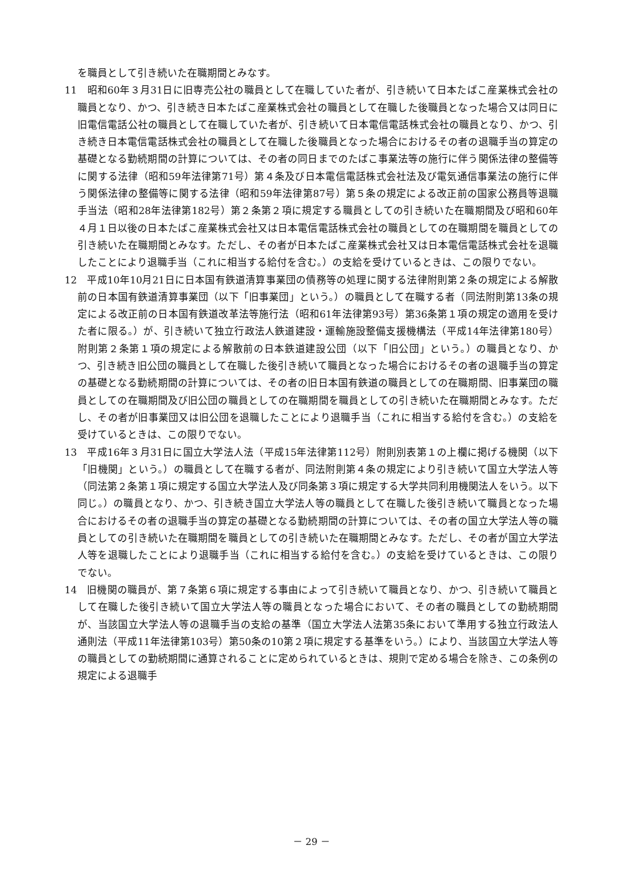を職員として引き続いた在職期間とみなす。
11　昭和60年３月31日に旧専売公社の職員として在職していた者が、引き続いて日本たばこ産業株式会社の職員となり、かつ、引き続き日本たばこ産業株式会社の職員として在職した後職員となった場合又は同日に旧電信電話公社の職員として在職していた者が、引き続いて日本電信電話株式会社の職員となり、かつ、引き続き日本電信電話株式会社の職員として在職した後職員となった場合におけるその者の退職手当の算定の基礎となる勤続期間の計算については、その者の同日までのたばこ事業法等の施行に伴う関係法律の整備等に関する法律（昭和59年法律第71号）第４条及び日本電信電話株式会社法及び電気通信事業法の施行に伴う関係法律の整備等に関する法律（昭和59年法律第87号）第５条の規定による改正前の国家公務員等退職手当法（昭和28年法律第182号）第２条第２項に規定する職員としての引き続いた在職期間及び昭和60年４月１日以後の日本たばこ産業株式会社又は日本電信電話株式会社の職員としての在職期間を職員としての引き続いた在職期間とみなす。ただし、その者が日本たばこ産業株式会社又は日本電信電話株式会社を退職したことにより退職手当（これに相当する給付を含む。）の支給を受けているときは、この限りでない。
12　平成10年10月21日に日本国有鉄道清算事業団の債務等の処理に関する法律附則第２条の規定による解散前の日本国有鉄道清算事業団（以下「旧事業団」という。）の職員として在職する者（同法附則第13条の規定による改正前の日本国有鉄道改革法等施行法（昭和61年法律第93号）第36条第１項の規定の適用を受けた者に限る。）が、引き続いて独立行政法人鉄道建設・運輸施設整備支援機構法（平成14年法律第180号）附則第２条第１項の規定による解散前の日本鉄道建設公団（以下「旧公団」という。）の職員となり、かつ、引き続き旧公団の職員として在職した後引き続いて職員となった場合におけるその者の退職手当の算定の基礎となる勤続期間の計算については、その者の旧日本国有鉄道の職員としての在職期間、旧事業団の職員としての在職期間及び旧公団の職員としての在職期間を職員としての引き続いた在職期間とみなす。ただし、その者が旧事業団又は旧公団を退職したことにより退職手当（これに相当する給付を含む。）の支給を受けているときは、この限りでない。
13　平成16年３月31日に国立大学法人法（平成15年法律第112号）附則別表第１の上欄に掲げる機関（以下「旧機関」という。）の職員として在職する者が、同法附則第４条の規定により引き続いて国立大学法人等（同法第２条第１項に規定する国立大学法人及び同条第３項に規定する大学共同利用機関法人をいう。以下同じ。）の職員となり、かつ、引き続き国立大学法人等の職員として在職した後引き続いて職員となった場合におけるその者の退職手当の算定の基礎となる勤続期間の計算については、その者の国立大学法人等の職員としての引き続いた在職期間を職員としての引き続いた在職期間とみなす。ただし、その者が国立大学法人等を退職したことにより退職手当（これに相当する給付を含む。）の支給を受けているときは、この限りでない。
14　旧機関の職員が、第７条第６項に規定する事由によって引き続いて職員となり、かつ、引き続いて職員として在職した後引き続いて国立大学法人等の職員となった場合において、その者の職員としての勤続期間が、当該国立大学法人等の退職手当の支給の基準（国立大学法人法第35条において準用する独立行政法人通則法（平成11年法律第103号）第50条の10第２項に規定する基準をいう。）により、当該国立大学法人等の職員としての勤続期間に通算されることに定められているときは、規則で定める場合を除き、この条例の規定による退職手
－ 29 －